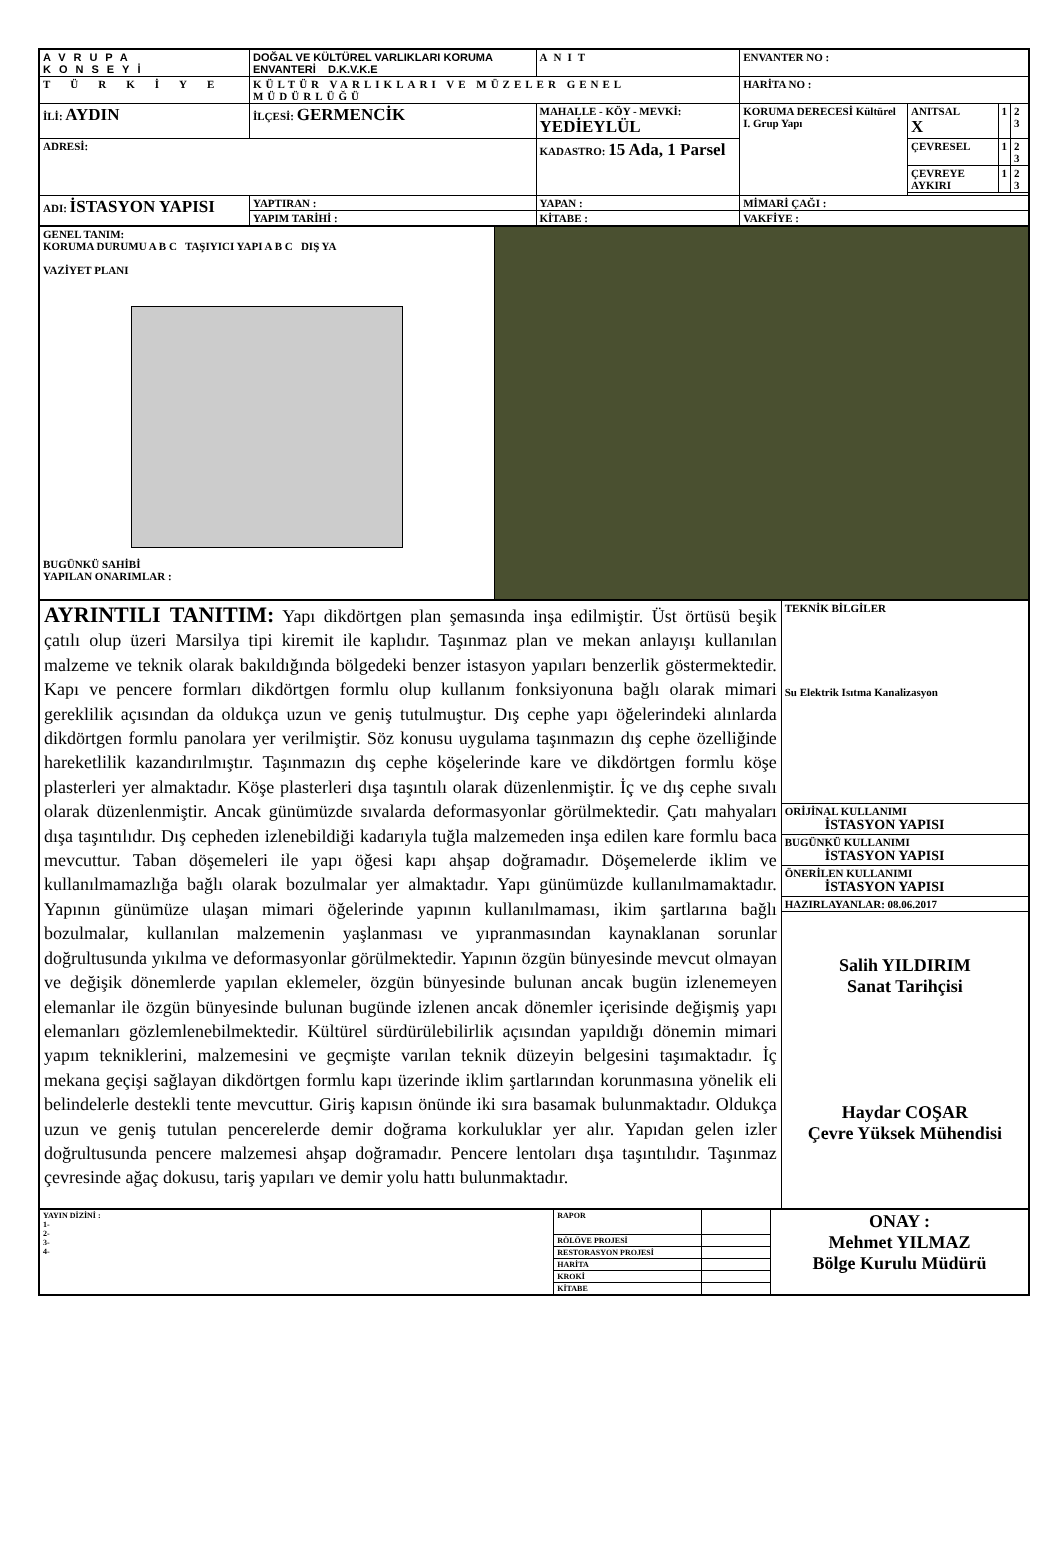| AVRUPA KONSEYİ | DOĞAL VE KÜLTÜREL VARLIKLARI KORUMA ENVANTERİ D.K.V.K.E | | ANIT | ENVANTER NO : | | | |
| TÜRKİYE | KÜLTÜR VARLIKLARI VE MÜZELER GENEL MÜDÜRLÜĞÜ | | | HARİTA NO : | | | |
| İLİ: AYDIN | İLÇESİ: GERMENCİK | MAHALLE - KÖY - MEVKİ: YEDİEYLÜL | | KORUMA DERECESİ Kültürel I. Grup Yapı | ANITSAL X | 1 | 2 3 |
| ADRESİ: | | KADASTRO: 15 Ada, 1 Parsel | | | ÇEVRESEL | 1 | 2 3 |
| | | | | | ÇEVREYE AYKIRI | 1 | 2 3 |
| ADI: İSTASYON YAPISI | YAPTIRAN : | YAPAN : | | MİMARİ ÇAĞI : | | | |
| | YAPIM TARİHİ : | KİTABE : | | VAKFİYE : | | | |
| GENEL TANIM: KORUMA DURUMU A B C TAŞIYICI YAPI A B C DIŞ YA VAZİYET PLANI BUGÜNKÜ SAHİBİ YAPILAN ONARIMLAR : | |
| AYRINTILI TANITIM: Yapı dikdörtgen plan şemasında inşa edilmiştir. Üst örtüsü beşik çatılı olup üzeri Marsilya tipi kiremit ile kaplıdır. Taşınmaz plan ve mekan anlayışı kullanılan malzeme ve teknik olarak bakıldığında bölgedeki benzer istasyon yapıları benzerlik göstermektedir. Kapı ve pencere formları dikdörtgen formlu olup kullanım fonksiyonuna bağlı olarak mimari gereklilik açısından da oldukça uzun ve geniş tutulmuştur. Dış cephe yapı öğelerindeki alınlarda dikdörtgen formlu panolara yer verilmiştir. Söz konusu uygulama taşınmazın dış cephe özelliğinde hareketlilik kazandırılmıştır. Taşınmazın dış cephe köşelerinde kare ve dikdörtgen formlu köşe plasterleri yer almaktadır. Köşe plasterleri dışa taşıntılı olarak düzenlenmiştir. İç ve dış cephe sıvalı olarak düzenlenmiştir. Ancak günümüzde sıvalarda deformasyonlar görülmektedir. Çatı mahyaları dışa taşıntılıdır. Dış cepheden izlenebildiği kadarıyla tuğla malzemeden inşa edilen kare formlu baca mevcuttur. Taban döşemeleri ile yapı öğesi kapı ahşap doğramadır. Döşemelerde iklim ve kullanılmamazlığa bağlı olarak bozulmalar yer almaktadır. Yapı günümüzde kullanılmamaktadır. Yapının günümüze ulaşan mimari öğelerinde yapının kullanılmaması, ikim şartlarına bağlı bozulmalar, kullanılan malzemenin yaşlanması ve yıpranmasından kaynaklanan sorunlar doğrultusunda yıkılma ve deformasyonlar görülmektedir. Yapının özgün bünyesinde mevcut olmayan ve değişik dönemlerde yapılan eklemeler, özgün bünyesinde bulunan ancak bugün izlenemeyen elemanlar ile özgün bünyesinde bulunan bugünde izlenen ancak dönemler içerisinde değişmiş yapı elemanları gözlemlenebilmektedir. Kültürel sürdürülebilirlik açısından yapıldığı dönemin mimari yapım tekniklerini, malzemesini ve geçmişte varılan teknik düzeyin belgesini taşımaktadır. İç mekana geçişi sağlayan dikdörtgen formlu kapı üzerinde iklim şartlarından korunmasına yönelik eli belindelerle destekli tente mevcuttur. Giriş kapısın önünde iki sıra basamak bulunmaktadır. Oldukça uzun ve geniş tutulan pencerelerde demir doğrama korkuluklar yer alır. Yapıdan gelen izler doğrultusunda pencere malzemesi ahşap doğramadır. Pencere lentoları dışa taşıntılıdır. Taşınmaz çevresinde ağaç dokusu, tariş yapıları ve demir yolu hattı bulunmaktadır. | TEKNİK BİLGİLER Su Elektrik Isıtma Kanalizasyon |
| | ORİJİNAL KULLANIMI İSTASYON YAPISI |
| | BUGÜNKÜ KULLANIMI İSTASYON YAPISI |
| | ÖNERİLEN KULLANIMI İSTASYON YAPISI |
| | HAZIRLAYANLAR: 08.06.2017 |
| | Salih YILDIRIM Sanat Tarihçisi Haydar COŞAR Çevre Yüksek Mühendisi |
| YAYIN DİZİNİ : 1- 2- 3- 4- | RAPOR | | ONAY : Mehmet YILMAZ Bölge Kurulu Müdürü |
| | RÖLÖVE PROJESİ | | |
| | RESTORASYON PROJESİ | | |
| | HARİTA | | |
| | KROKİ | | |
| | KİTABE | | |